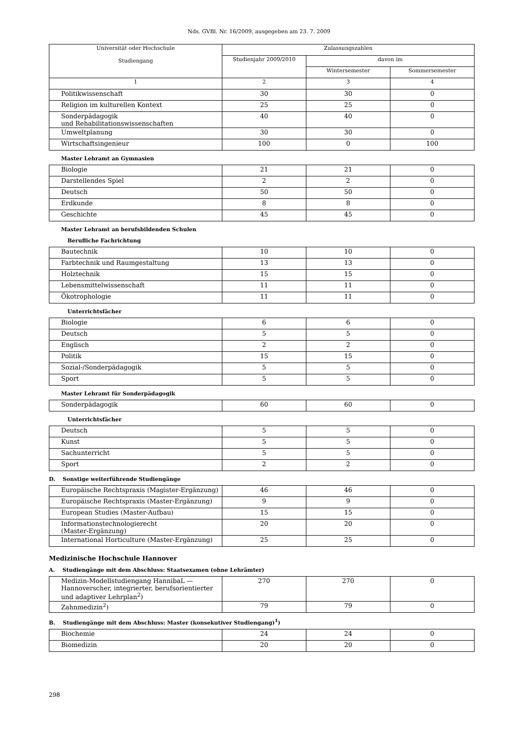Nds. GVBl. Nr. 16/2009, ausgegeben am 23. 7. 2009
| Universität oder Hochschule Studiengang | Zulassungszahlen | | |
| --- | --- | --- | --- |
| | Studienjahr 2009/2010 | davon im | |
| | | Wintersemester | Sommersemester |
| 1 | 2 | 3 | 4 |
| Politikwissenschaft | 30 | 30 | 0 |
| Religion im kulturellen Kontext | 25 | 25 | 0 |
| Sonderpädagogik und Rehabilitationswissenschaften | 40 | 40 | 0 |
| Umweltplanung | 30 | 30 | 0 |
| Wirtschaftsingenieur | 100 | 0 | 100 |
Master Lehramt an Gymnasien
| Biologie | 21 | 21 | 0 |
| Darstellendes Spiel | 2 | 2 | 0 |
| Deutsch | 50 | 50 | 0 |
| Erdkunde | 8 | 8 | 0 |
| Geschichte | 45 | 45 | 0 |
Master Lehramt an berufsbildenden Schulen
Berufliche Fachrichtung
| Bautechnik | 10 | 10 | 0 |
| Farbtechnik und Raumgestaltung | 13 | 13 | 0 |
| Holztechnik | 15 | 15 | 0 |
| Lebensmittelwissenschaft | 11 | 11 | 0 |
| Ökotrophologie | 11 | 11 | 0 |
Unterrichtsfächer
| Biologie | 6 | 6 | 0 |
| Deutsch | 5 | 5 | 0 |
| Englisch | 2 | 2 | 0 |
| Politik | 15 | 15 | 0 |
| Sozial-/Sonderpädagogik | 5 | 5 | 0 |
| Sport | 5 | 5 | 0 |
Master Lehramt für Sonderpädagogik
| Sonderpädagogik | 60 | 60 | 0 |
Unterrichtsfächer
| Deutsch | 5 | 5 | 0 |
| Kunst | 5 | 5 | 0 |
| Sachunterricht | 5 | 5 | 0 |
| Sport | 2 | 2 | 0 |
D. Sonstige weiterführende Studiengänge
| Europäische Rechtspraxis (Magister-Ergänzung) | 46 | 46 | 0 |
| Europäische Rechtspraxis (Master-Ergänzung) | 9 | 9 | 0 |
| European Studies (Master-Aufbau) | 15 | 15 | 0 |
| Informationstechnologierecht (Master-Ergänzung) | 20 | 20 | 0 |
| International Horticulture (Master-Ergänzung) | 25 | 25 | 0 |
Medizinische Hochschule Hannover
A. Studiengänge mit dem Abschluss: Staatsexamen (ohne Lehrämter)
| Medizin-Modellstudiengang HannibaL — Hannoverscher, integrierter, berufsorientierter und adaptiver Lehrplan<sup>2</sup>) | 270 | 270 | 0 |
| Zahnmedizin<sup>2</sup>) | 79 | 79 | 0 |
B. Studiengänge mit dem Abschluss: Master (konsekutiver Studiengang)<sup>1</sup>)
| Biochemie | 24 | 24 | 0 |
| Biomedizin | 20 | 20 | 0 |
298